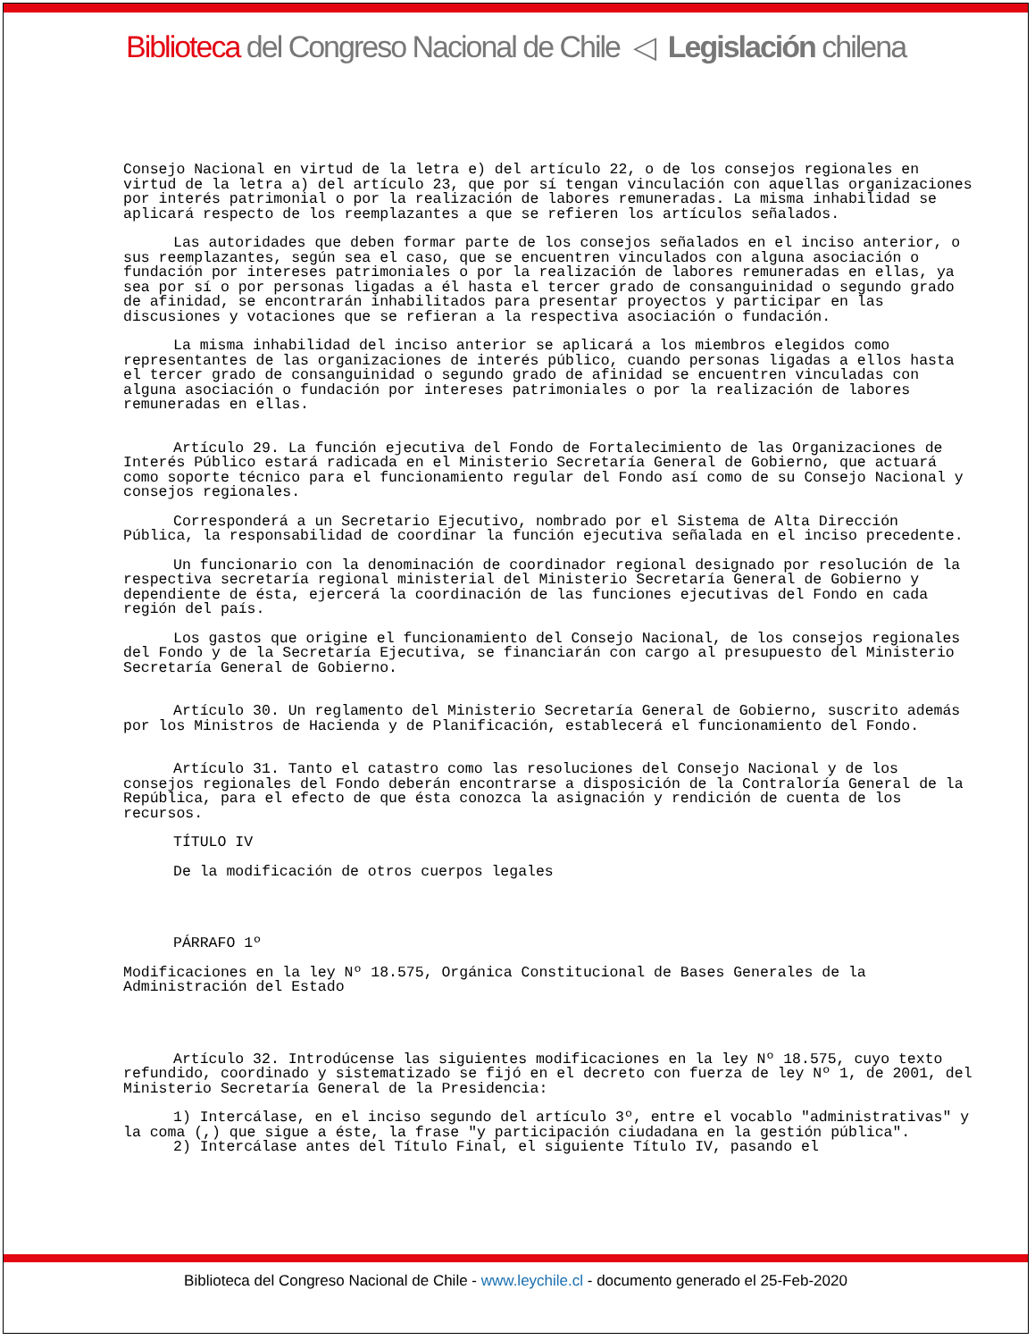Biblioteca del Congreso Nacional de Chile ◁ Legislación chilena
Consejo Nacional en virtud de la letra e) del artículo 22, o de los consejos regionales en virtud de la letra a) del artículo 23, que por sí tengan vinculación con aquellas organizaciones por interés patrimonial o por la realización de labores remuneradas. La misma inhabilidad se aplicará respecto de los reemplazantes a que se refieren los artículos señalados.
Las autoridades que deben formar parte de los consejos señalados en el inciso anterior, o sus reemplazantes, según sea el caso, que se encuentren vinculados con alguna asociación o fundación por intereses patrimoniales o por la realización de labores remuneradas en ellas, ya sea por sí o por personas ligadas a él hasta el tercer grado de consanguinidad o segundo grado de afinidad, se encontrarán inhabilitados para presentar proyectos y participar en las discusiones y votaciones que se refieran a la respectiva asociación o fundación.
La misma inhabilidad del inciso anterior se aplicará a los miembros elegidos como representantes de las organizaciones de interés público, cuando personas ligadas a ellos hasta el tercer grado de consanguinidad o segundo grado de afinidad se encuentren vinculadas con alguna asociación o fundación por intereses patrimoniales o por la realización de labores remuneradas en ellas.
Artículo 29. La función ejecutiva del Fondo de Fortalecimiento de las Organizaciones de Interés Público estará radicada en el Ministerio Secretaría General de Gobierno, que actuará como soporte técnico para el funcionamiento regular del Fondo así como de su Consejo Nacional y consejos regionales.
Corresponderá a un Secretario Ejecutivo, nombrado por el Sistema de Alta Dirección Pública, la responsabilidad de coordinar la función ejecutiva señalada en el inciso precedente.
Un funcionario con la denominación de coordinador regional designado por resolución de la respectiva secretaría regional ministerial del Ministerio Secretaría General de Gobierno y dependiente de ésta, ejercerá la coordinación de las funciones ejecutivas del Fondo en cada región del país.
Los gastos que origine el funcionamiento del Consejo Nacional, de los consejos regionales del Fondo y de la Secretaría Ejecutiva, se financiarán con cargo al presupuesto del Ministerio Secretaría General de Gobierno.
Artículo 30. Un reglamento del Ministerio Secretaría General de Gobierno, suscrito además por los Ministros de Hacienda y de Planificación, establecerá el funcionamiento del Fondo.
Artículo 31. Tanto el catastro como las resoluciones del Consejo Nacional y de los consejos regionales del Fondo deberán encontrarse a disposición de la Contraloría General de la República, para el efecto de que ésta conozca la asignación y rendición de cuenta de los recursos.
TÍTULO IV
De la modificación de otros cuerpos legales
PÁRRAFO 1º
Modificaciones en la ley Nº 18.575, Orgánica Constitucional de Bases Generales de la Administración del Estado
Artículo 32. Introdúcense las siguientes modificaciones en la ley Nº 18.575, cuyo texto refundido, coordinado y sistematizado se fijó en el decreto con fuerza de ley Nº 1, de 2001, del Ministerio Secretaría General de la Presidencia:
1) Intercálase, en el inciso segundo del artículo 3º, entre el vocablo "administrativas" y la coma (,) que sigue a éste, la frase "y participación ciudadana en la gestión pública".
2) Intercálase antes del Título Final, el siguiente Título IV, pasando el
Biblioteca del Congreso Nacional de Chile - www.leychile.cl - documento generado el 25-Feb-2020